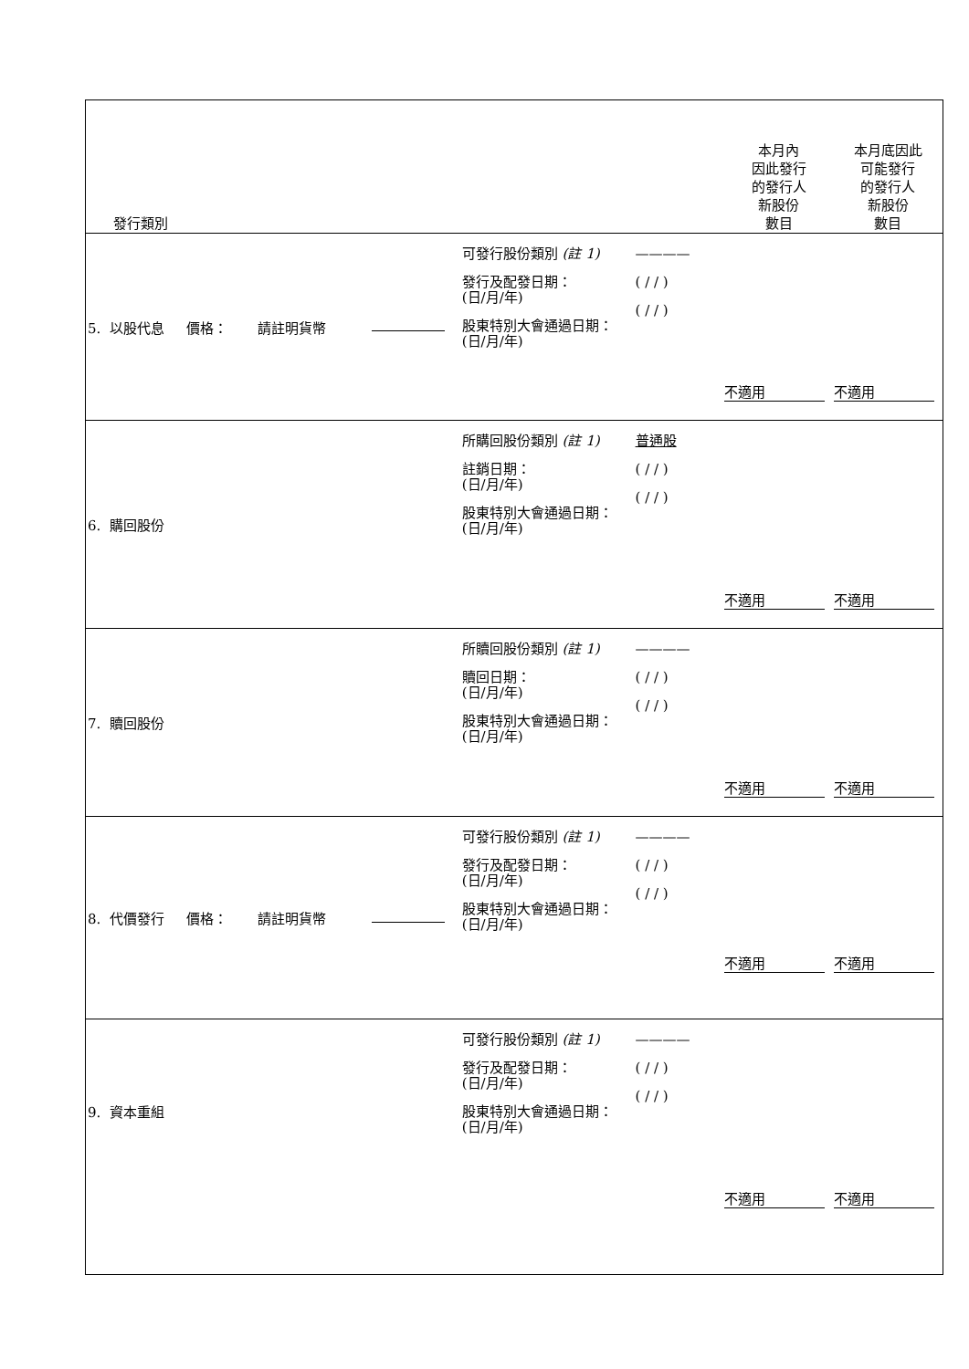| 發行類別 | | | | 本月內 因此發行 的發行人 新股份 數目 | 本月底因此 可能發行 的發行人 新股份 數目 |
| --- | --- | --- | --- | --- | --- |
| 5. 以股代息 價格： 請註明貨幣 | | 可發行股份類別 (註 1) 發行及配發日期： (日/月/年) 股東特別大會通過日期： (日/月/年) | ———— ( / / ) ( / / ) | 不適用 | 不適用 |
| 6. 購回股份 | | 所購回股份類別 (註 1) 註銷日期： (日/月/年) 股東特別大會通過日期： (日/月/年) | 普通股 ( / / ) ( / / ) | 不適用 | 不適用 |
| 7. 贖回股份 | | 所贖回股份類別 (註 1) 贖回日期： (日/月/年) 股東特別大會通過日期： (日/月/年) | ———— ( / / ) ( / / ) | 不適用 | 不適用 |
| 8. 代價發行 價格： 請註明貨幣 | | 可發行股份類別 (註 1) 發行及配發日期： (日/月/年) 股東特別大會通過日期： (日/月/年) | ———— ( / / ) ( / / ) | 不適用 | 不適用 |
| 9. 資本重組 | | 可發行股份類別 (註 1) 發行及配發日期： (日/月/年) 股東特別大會通過日期： (日/月/年) | ———— ( / / ) ( / / ) | 不適用 | 不適用 |